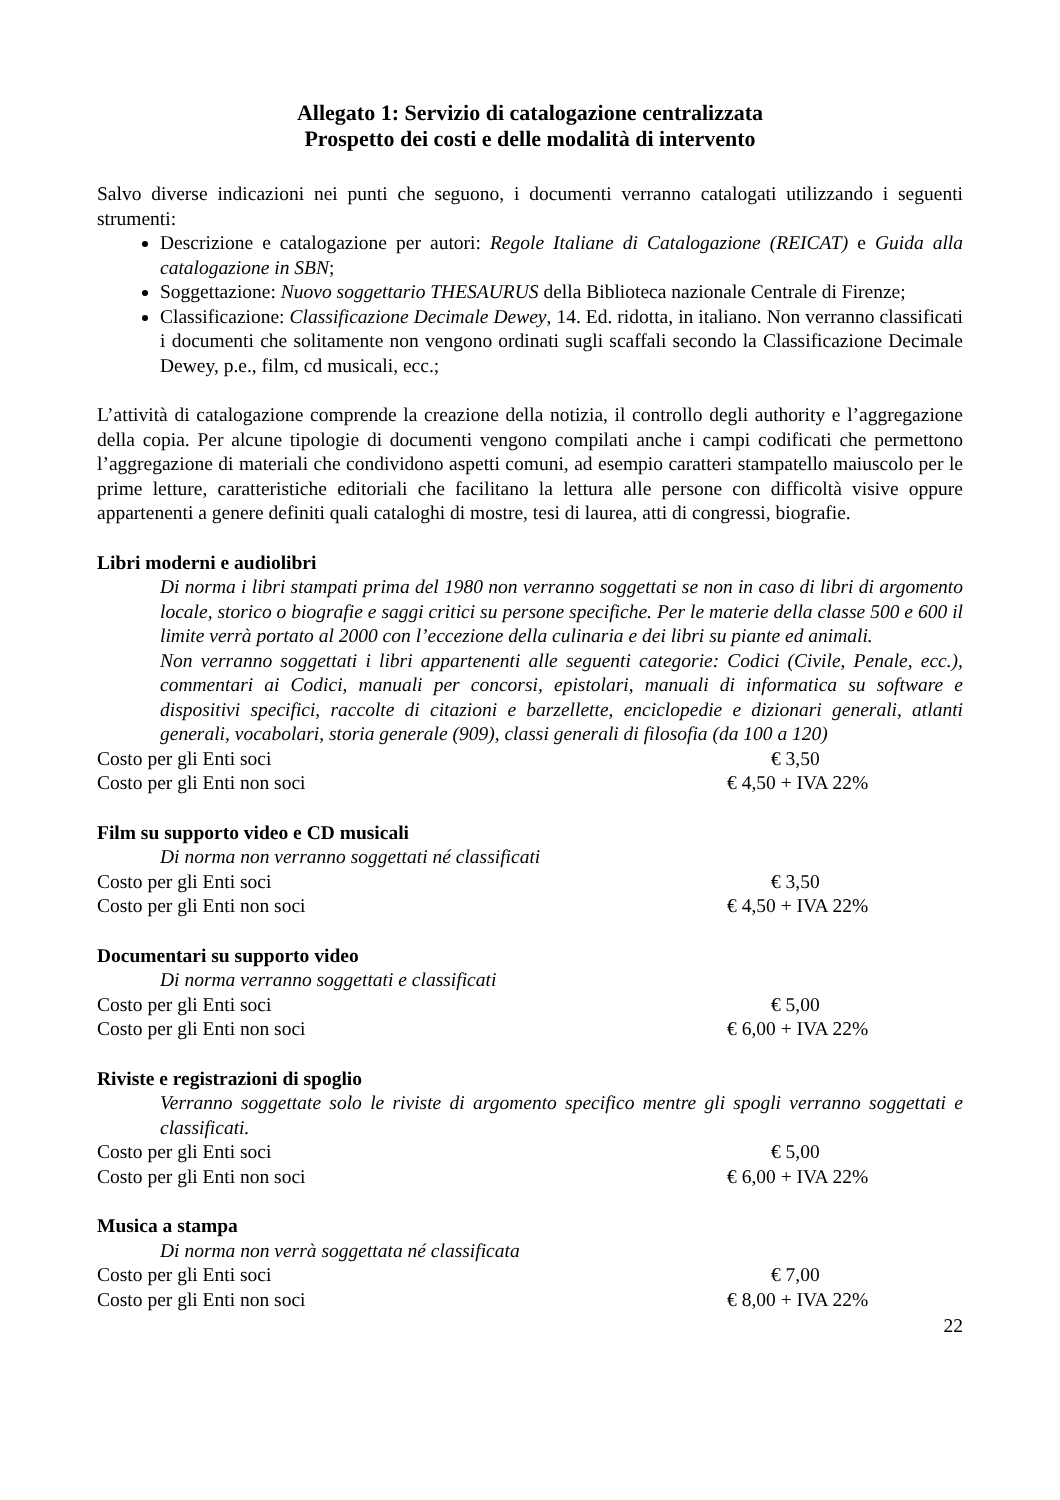Allegato 1: Servizio di catalogazione centralizzata
Prospetto dei costi e delle modalità di intervento
Salvo diverse indicazioni nei punti che seguono, i documenti verranno catalogati utilizzando i seguenti strumenti:
Descrizione e catalogazione per autori: Regole Italiane di Catalogazione (REICAT) e Guida alla catalogazione in SBN;
Soggettazione: Nuovo soggettario THESAURUS della Biblioteca nazionale Centrale di Firenze;
Classificazione: Classificazione Decimale Dewey, 14. Ed. ridotta, in italiano. Non verranno classificati i documenti che solitamente non vengono ordinati sugli scaffali secondo la Classificazione Decimale Dewey, p.e., film, cd musicali, ecc.;
L’attività di catalogazione comprende la creazione della notizia, il controllo degli authority e l’aggregazione della copia. Per alcune tipologie di documenti vengono compilati anche i campi codificati che permettono l’aggregazione di materiali che condividono aspetti comuni, ad esempio caratteri stampatello maiuscolo per le prime letture, caratteristiche editoriali che facilitano la lettura alle persone con difficoltà visive oppure appartenenti a genere definiti quali cataloghi di mostre, tesi di laurea, atti di congressi, biografie.
Libri moderni e audiolibri
Di norma i libri stampati prima del 1980 non verranno soggettati se non in caso di libri di argomento locale, storico o biografie e saggi critici su persone specifiche. Per le materie della classe 500 e 600 il limite verrà portato al 2000 con l’eccezione della culinaria e dei libri su piante ed animali.
Non verranno soggettati i libri appartenenti alle seguenti categorie: Codici (Civile, Penale, ecc.), commentari ai Codici, manuali per concorsi, epistolari, manuali di informatica su software e dispositivi specifici, raccolte di citazioni e barzellette, enciclopedie e dizionari generali, atlanti generali, vocabolari, storia generale (909), classi generali di filosofia (da 100 a 120)
Costo per gli Enti soci € 3,50
Costo per gli Enti non soci € 4,50 + IVA 22%
Film su supporto video e CD musicali
Di norma non verranno soggettati né classificati
Costo per gli Enti soci € 3,50
Costo per gli Enti non soci € 4,50 + IVA 22%
Documentari su supporto video
Di norma verranno soggettati e classificati
Costo per gli Enti soci € 5,00
Costo per gli Enti non soci € 6,00 + IVA 22%
Riviste e registrazioni di spoglio
Verranno soggettate solo le riviste di argomento specifico mentre gli spogli verranno soggettati e classificati.
Costo per gli Enti soci € 5,00
Costo per gli Enti non soci € 6,00 + IVA 22%
Musica a stampa
Di norma non verrà soggettata né classificata
Costo per gli Enti soci € 7,00
Costo per gli Enti non soci € 8,00 + IVA 22%
22